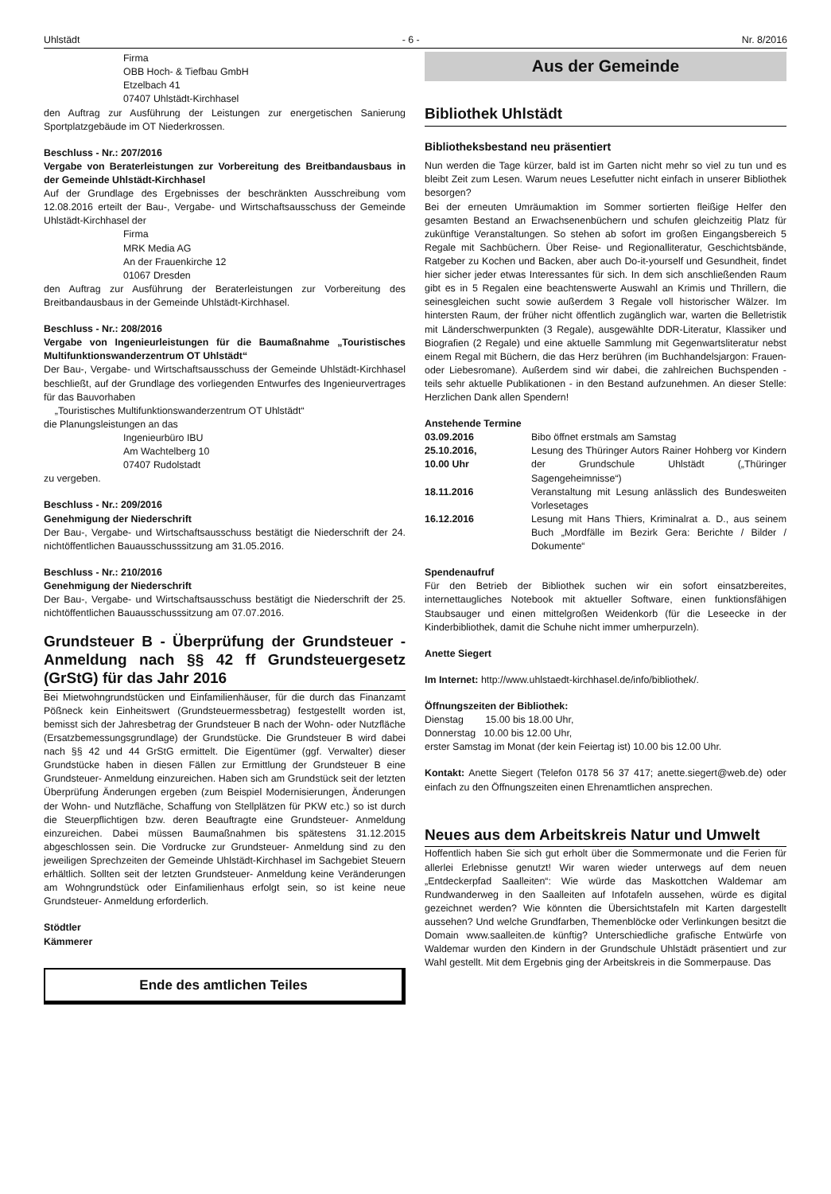Uhlstädt - 6 - Nr. 8/2016
Firma
OBB Hoch- & Tiefbau GmbH
Etzelbach 41
07407 Uhlstädt-Kirchhasel
den Auftrag zur Ausführung der Leistungen zur energetischen Sanierung Sportplatzgebäude im OT Niederkrossen.
Beschluss - Nr.: 207/2016
Vergabe von Beraterleistungen zur Vorbereitung des Breitbandausbaus in der Gemeinde Uhlstädt-Kirchhasel
Auf der Grundlage des Ergebnisses der beschränkten Ausschreibung vom 12.08.2016 erteilt der Bau-, Vergabe- und Wirtschaftsausschuss der Gemeinde Uhlstädt-Kirchhasel der
Firma
MRK Media AG
An der Frauenkirche 12
01067 Dresden
den Auftrag zur Ausführung der Beraterleistungen zur Vorbereitung des Breitbandausbaus in der Gemeinde Uhlstädt-Kirchhasel.
Beschluss - Nr.: 208/2016
Vergabe von Ingenieurleistungen für die Baumaßnahme „Touristisches Multifunktionswanderzentrum OT Uhlstädt“
Der Bau-, Vergabe- und Wirtschaftsausschuss der Gemeinde Uhlstädt-Kirchhasel beschließt, auf der Grundlage des vorliegenden Entwurfes des Ingenieurvertrages für das Bauvorhaben
„Touristisches Multifunktionswanderzentrum OT Uhlstädt“
die Planungsleistungen an das
Ingenieurbüro IBU
Am Wachtelberg 10
07407 Rudolstadt
zu vergeben.
Beschluss - Nr.: 209/2016
Genehmigung der Niederschrift
Der Bau-, Vergabe- und Wirtschaftsausschuss bestätigt die Niederschrift der 24. nichtöffentlichen Bauausschusssitzung am 31.05.2016.
Beschluss - Nr.: 210/2016
Genehmigung der Niederschrift
Der Bau-, Vergabe- und Wirtschaftsausschuss bestätigt die Niederschrift der 25. nichtöffentlichen Bauausschusssitzung am 07.07.2016.
Grundsteuer B - Überprüfung der Grundsteuer - Anmeldung nach §§ 42 ff Grundsteuergesetz (GrStG) für das Jahr 2016
Bei Mietwohngrundstücken und Einfamilienhäuser, für die durch das Finanzamt Pößneck kein Einheitswert (Grundsteuermessbetrag) festgestellt worden ist, bemisst sich der Jahresbetrag der Grundsteuer B nach der Wohn- oder Nutzfläche (Ersatzbemessungsgrundlage) der Grundstücke. Die Grundsteuer B wird dabei nach §§ 42 und 44 GrStG ermittelt. Die Eigentümer (ggf. Verwalter) dieser Grundstücke haben in diesen Fällen zur Ermittlung der Grundsteuer B eine Grundsteuer- Anmeldung einzureichen. Haben sich am Grundstück seit der letzten Überprüfung Änderungen ergeben (zum Beispiel Modernisierungen, Änderungen der Wohn- und Nutzfläche, Schaffung von Stellplätzen für PKW etc.) so ist durch die Steuerpflichtigen bzw. deren Beauftragte eine Grundsteuer- Anmeldung einzureichen. Dabei müssen Baumaßnahmen bis spätestens 31.12.2015 abgeschlossen sein. Die Vordrucke zur Grundsteuer- Anmeldung sind zu den jeweiligen Sprechzeiten der Gemeinde Uhlstädt-Kirchhasel im Sachgebiet Steuern erhältlich. Sollten seit der letzten Grundsteuer- Anmeldung keine Veränderungen am Wohngrundstück oder Einfamilienhaus erfolgt sein, so ist keine neue Grundsteuer- Anmeldung erforderlich.
Stödtler
Kämmerer
Ende des amtlichen Teiles
Aus der Gemeinde
Bibliothek Uhlstädt
Bibliotheksbestand neu präsentiert
Nun werden die Tage kürzer, bald ist im Garten nicht mehr so viel zu tun und es bleibt Zeit zum Lesen. Warum neues Lesefutter nicht einfach in unserer Bibliothek besorgen?
Bei der erneuten Umräumaktion im Sommer sortierten fleißige Helfer den gesamten Bestand an Erwachsenenbüchern und schufen gleichzeitig Platz für zukünftige Veranstaltungen. So stehen ab sofort im großen Eingangsbereich 5 Regale mit Sachbüchern. Über Reise- und Regionalliteratur, Geschichtsbände, Ratgeber zu Kochen und Backen, aber auch Do-it-yourself und Gesundheit, findet hier sicher jeder etwas Interessantes für sich. In dem sich anschließenden Raum gibt es in 5 Regalen eine beachtenswerte Auswahl an Krimis und Thrillern, die seinesgleichen sucht sowie außerdem 3 Regale voll historischer Wälzer. Im hintersten Raum, der früher nicht öffentlich zugänglich war, warten die Belletristik mit Länderschwerpunkten (3 Regale), ausgewählte DDR-Literatur, Klassiker und Biografien (2 Regale) und eine aktuelle Sammlung mit Gegenwartsliteratur nebst einem Regal mit Büchern, die das Herz berühren (im Buchhandelsjargon: Frauen- oder Liebesromane). Außerdem sind wir dabei, die zahlreichen Buchspenden - teils sehr aktuelle Publikationen - in den Bestand aufzunehmen. An dieser Stelle: Herzlichen Dank allen Spendern!
Anstehende Termine
03.09.2016 Bibo öffnet erstmals am Samstag
25.10.2016,
10.00 Uhr Lesung des Thüringer Autors Rainer Hohberg vor Kindern der Grundschule Uhlstädt („Thüringer Sagengeheimnisse“)
18.11.2016 Veranstaltung mit Lesung anlässlich des Bundesweiten Vorlesetages
16.12.2016 Lesung mit Hans Thiers, Kriminalrat a. D., aus seinem Buch „Mordfälle im Bezirk Gera: Berichte / Bilder / Dokumente“
Spendenaufruf
Für den Betrieb der Bibliothek suchen wir ein sofort einsatzbereites, internettaugliches Notebook mit aktueller Software, einen funktionsfähigen Staubsauger und einen mittelgroßen Weidenkorb (für die Leseecke in der Kinderbibliothek, damit die Schuhe nicht immer umherpurzeln).
Anette Siegert
Im Internet: http://www.uhlstaedt-kirchhasel.de/info/bibliothek/.
Öffnungszeiten der Bibliothek:
Dienstag 15.00 bis 18.00 Uhr,
Donnerstag 10.00 bis 12.00 Uhr,
erster Samstag im Monat (der kein Feiertag ist) 10.00 bis 12.00 Uhr.
Kontakt: Anette Siegert (Telefon 0178 56 37 417; anette.siegert@web.de) oder einfach zu den Öffnungszeiten einen Ehrenamtlichen ansprechen.
Neues aus dem Arbeitskreis Natur und Umwelt
Hoffentlich haben Sie sich gut erholt über die Sommermonate und die Ferien für allerlei Erlebnisse genutzt! Wir waren wieder unterwegs auf dem neuen „Entdeckerpfad Saalleiten“: Wie würde das Maskottchen Waldemar am Rundwanderweg in den Saalleiten auf Infotafeln aussehen, würde es digital gezeichnet werden? Wie könnten die Übersichtstafeln mit Karten dargestellt aussehen? Und welche Grundfarben, Themenblöcke oder Verlinkungen besitzt die Domain www.saalleiten.de künftig? Unterschiedliche grafische Entwürfe von Waldemar wurden den Kindern in der Grundschule Uhlstädt präsentiert und zur Wahl gestellt. Mit dem Ergebnis ging der Arbeitskreis in die Sommerpause. Das